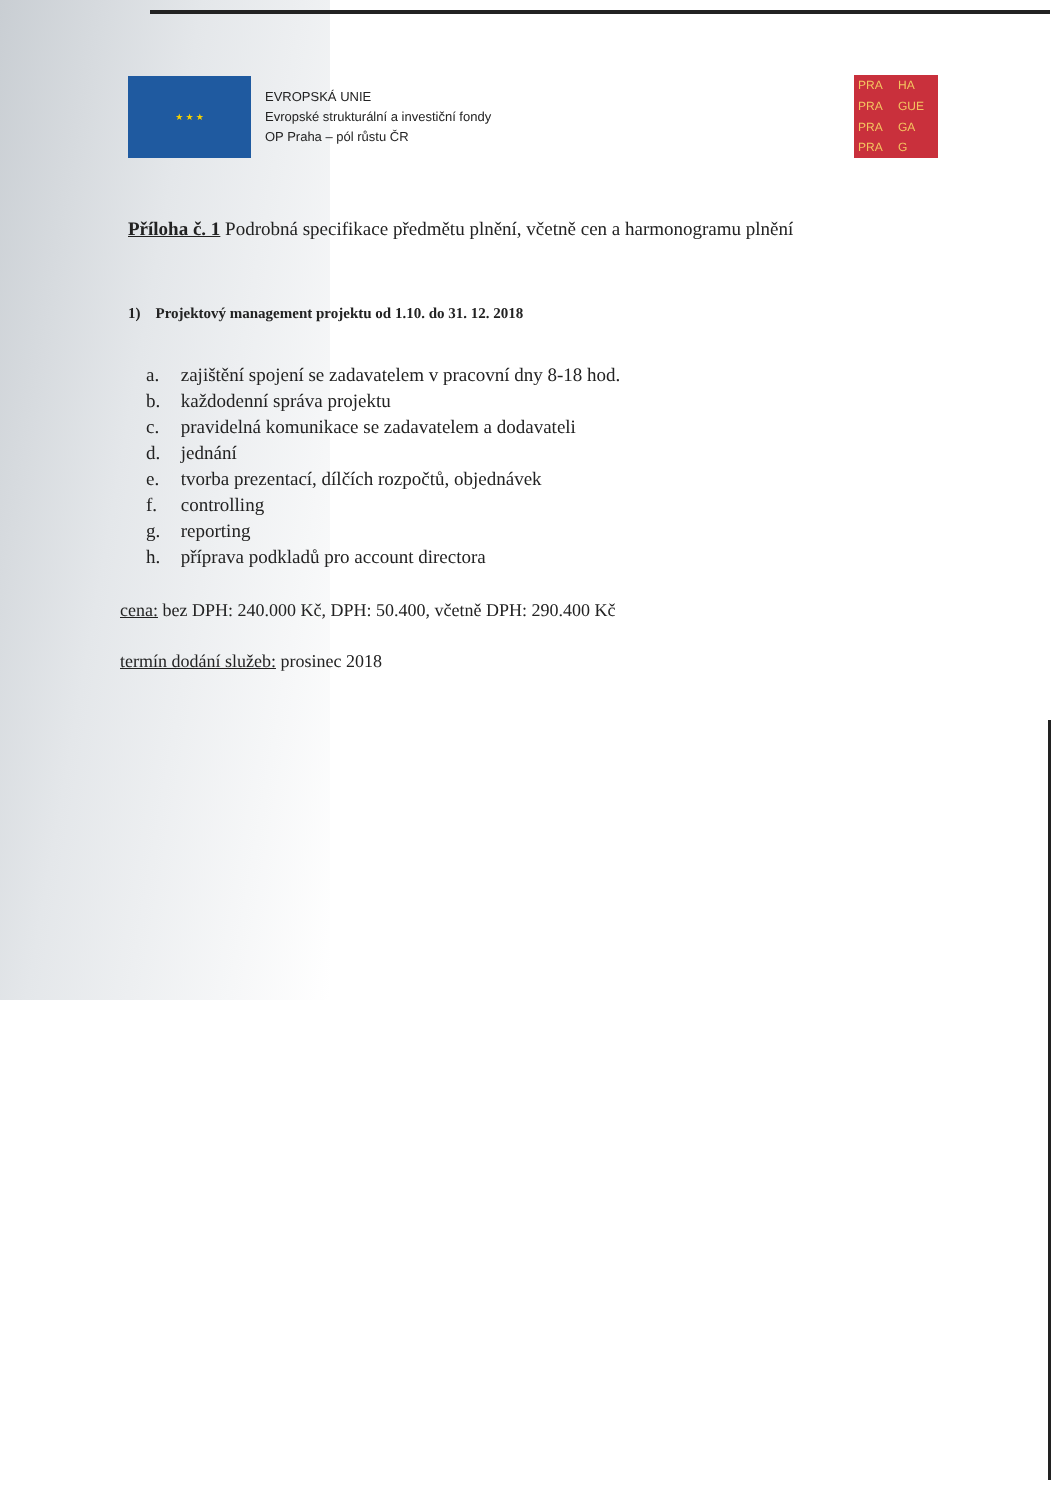★ ★ ★
EVROPSKÁ UNIE
Evropské strukturální a investiční fondy
OP Praha – pól růstu ČR
PRA HA PRA GUE PRA GA PRA G
Příloha č. 1 Podrobná specifikace předmětu plnění, včetně cen a harmonogramu plnění
1) Projektový management projektu od 1.10. do 31. 12. 2018
a. zajištění spojení se zadavatelem v pracovní dny 8-18 hod.
b. každodenní správa projektu
c. pravidelná komunikace se zadavatelem a dodavateli
d. jednání
e. tvorba prezentací, dílčích rozpočtů, objednávek
f. controlling
g. reporting
h. příprava podkladů pro account directora
cena: bez DPH: 240.000 Kč, DPH: 50.400, včetně DPH: 290.400 Kč
termín dodání služeb: prosinec 2018